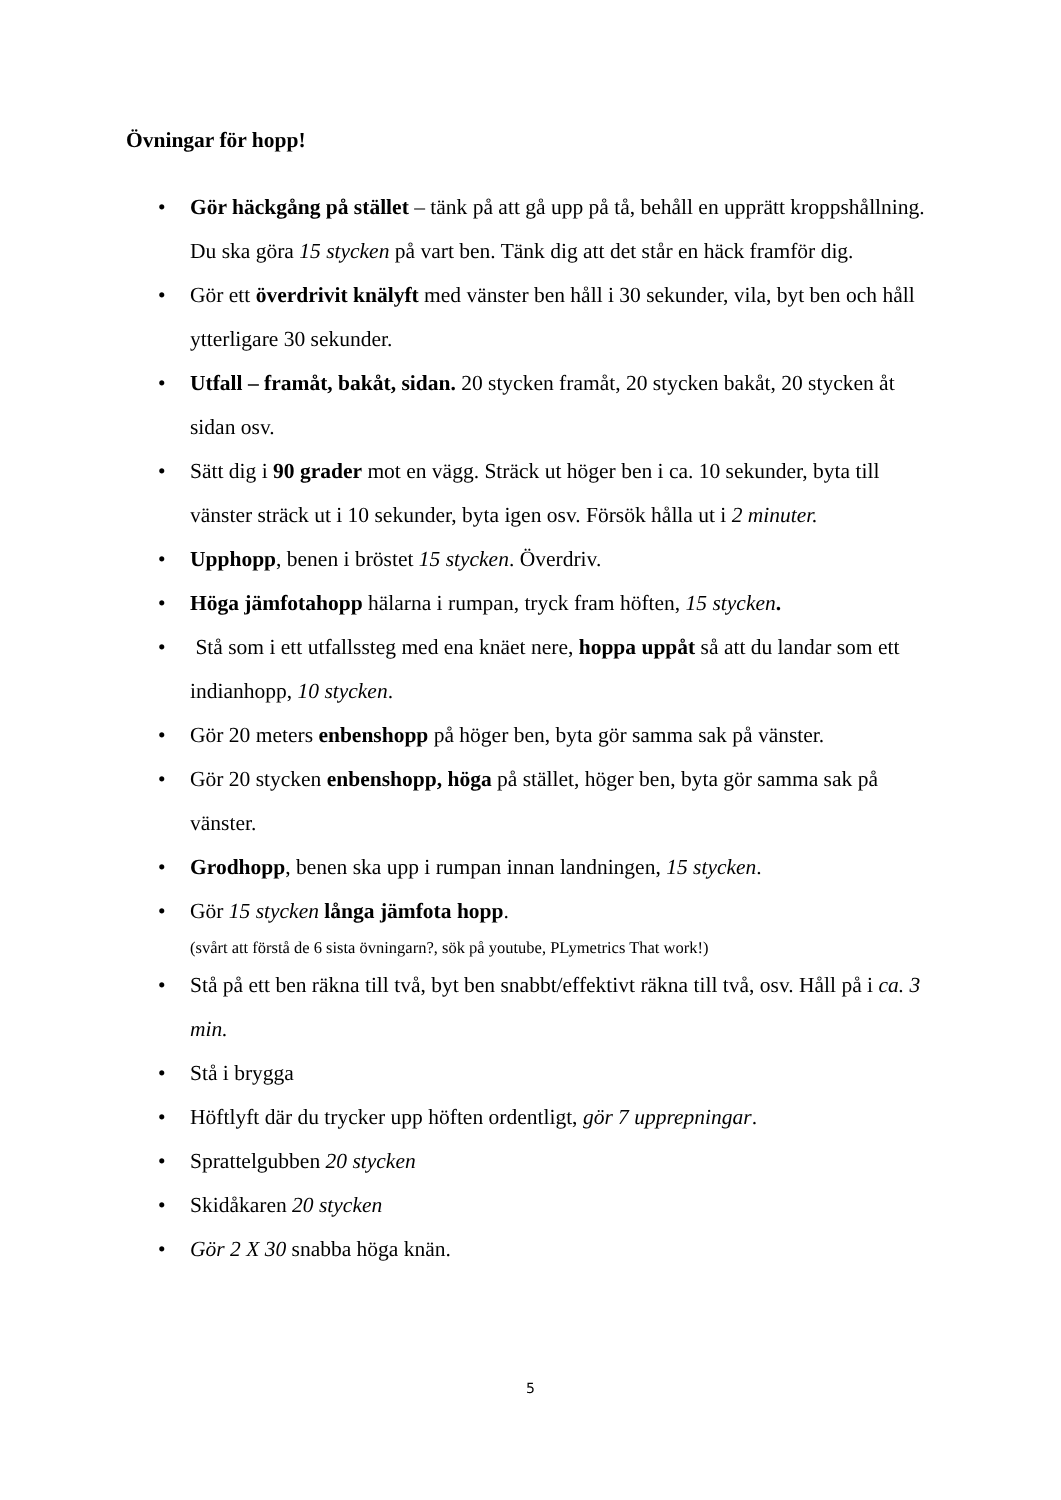Övningar för hopp!
• Gör häckgång på stället – tänk på att gå upp på tå, behåll en upprätt kroppshållning. Du ska göra 15 stycken på vart ben. Tänk dig att det står en häck framför dig.
• Gör ett överdrivit knälyft med vänster ben håll i 30 sekunder, vila, byt ben och håll ytterligare 30 sekunder.
• Utfall – framåt, bakåt, sidan. 20 stycken framåt, 20 stycken bakåt, 20 stycken åt sidan osv.
• Sätt dig i 90 grader mot en vägg. Sträck ut höger ben i ca. 10 sekunder, byta till vänster sträck ut i 10 sekunder, byta igen osv. Försök hålla ut i 2 minuter.
• Upphopp, benen i bröstet 15 stycken. Överdriv.
• Höga jämfotahopp hälarna i rumpan, tryck fram höften, 15 stycken.
• Stå som i ett utfallssteg med ena knäet nere, hoppa uppåt så att du landar som ett indianhopp, 10 stycken.
• Gör 20 meters enbenshopp på höger ben, byta gör samma sak på vänster.
• Gör 20 stycken enbenshopp, höga på stället, höger ben, byta gör samma sak på vänster.
• Grodhopp, benen ska upp i rumpan innan landningen, 15 stycken.
• Gör 15 stycken långa jämfota hopp.
(svårt att förstå de 6 sista övningarn?, sök på youtube, PLymetrics That work!)
• Stå på ett ben räkna till två, byt ben snabbt/effektivt räkna till två, osv. Håll på i ca. 3 min.
• Stå i brygga
• Höftlyft där du trycker upp höften ordentligt, gör 7 upprepningar.
• Sprattelgubben 20 stycken
• Skidåkaren 20 stycken
• Gör 2 X 30 snabba höga knän.
5